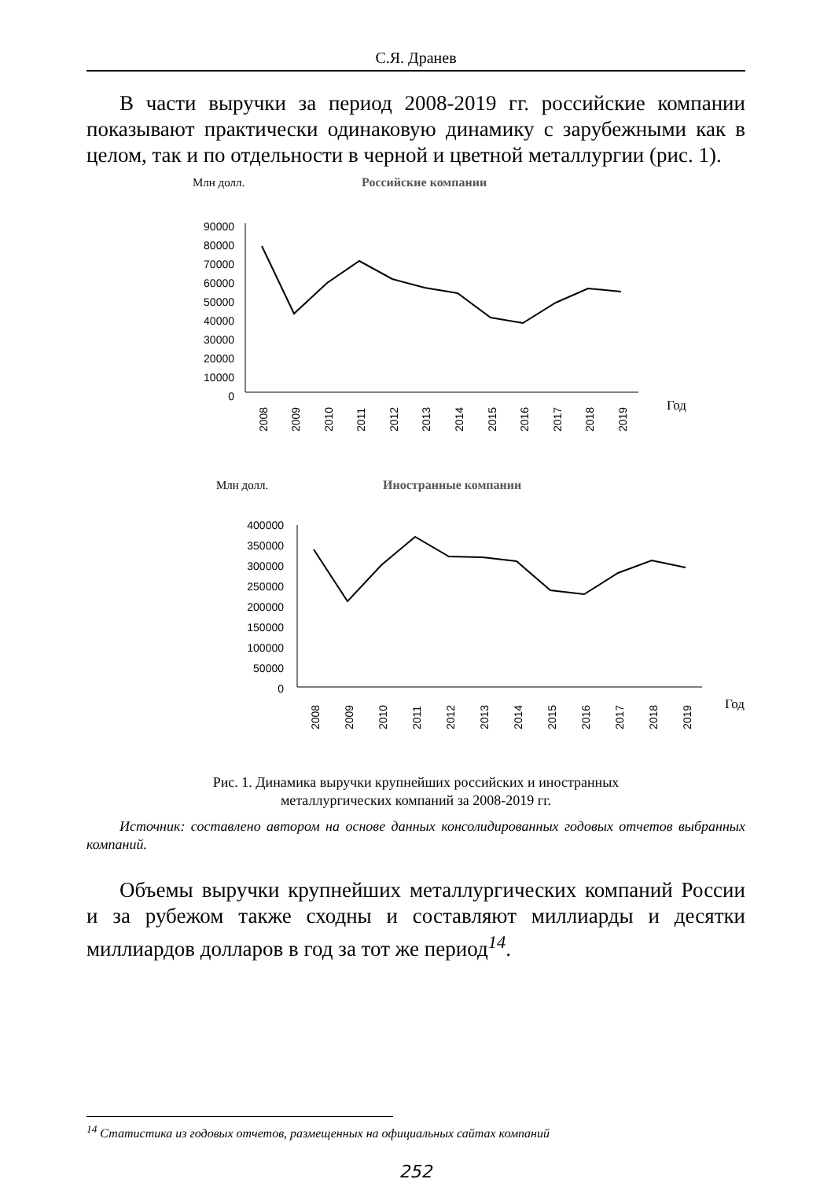С.Я. Дранев
В части выручки за период 2008-2019 гг. российские компании показывают практически одинаковую динамику с зарубежными как в целом, так и по отдельности в черной и цветной металлургии (рис. 1).
Млн долл.
Российские компании
90000
80000
70000
60000
50000
40000
30000
20000
10000
0
2008
2009
2010
2011
2012
2013
2014
2015
2016
2017
2018
2019
Год
Млн долл.
Иностранные компании
400000
350000
300000
250000
200000
150000
100000
50000
0
2008
2009
2010
2011
2012
2013
2014
2015
2016
2017
2018
2019
Год
Рис. 1. Динамика выручки крупнейших российских и иностранных
металлургических компаний за 2008-2019 гг.
Источник: составлено автором на основе данных консолидированных годовых отчетов выбранных компаний.
Объемы выручки крупнейших металлургических компаний России и за рубежом также сходны и составляют миллиарды и десятки миллиардов долларов в год за тот же период<sup>14</sup>.
<sup>14</sup> Статистика из годовых отчетов, размещенных на официальных сайтах компаний
252